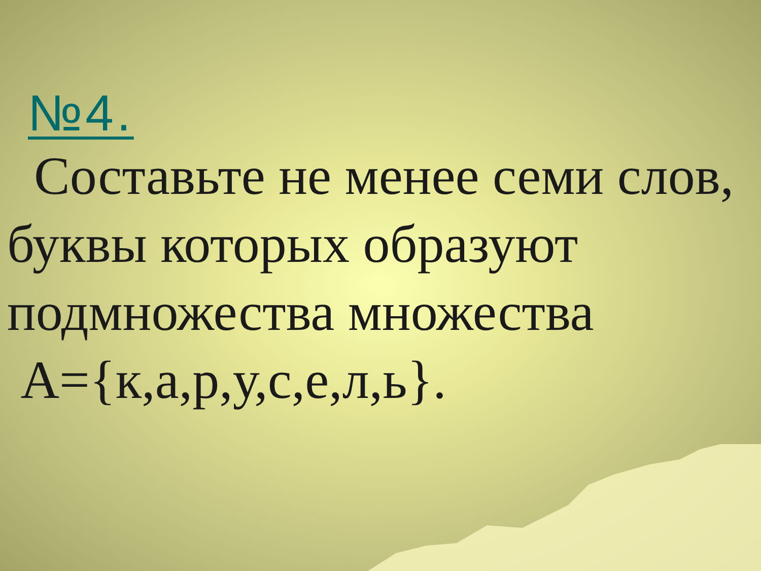№4.
Составьте не менее семи слов, буквы которых образуют подмножества множества
A={к,а,р,у,с,е,л,ь}.